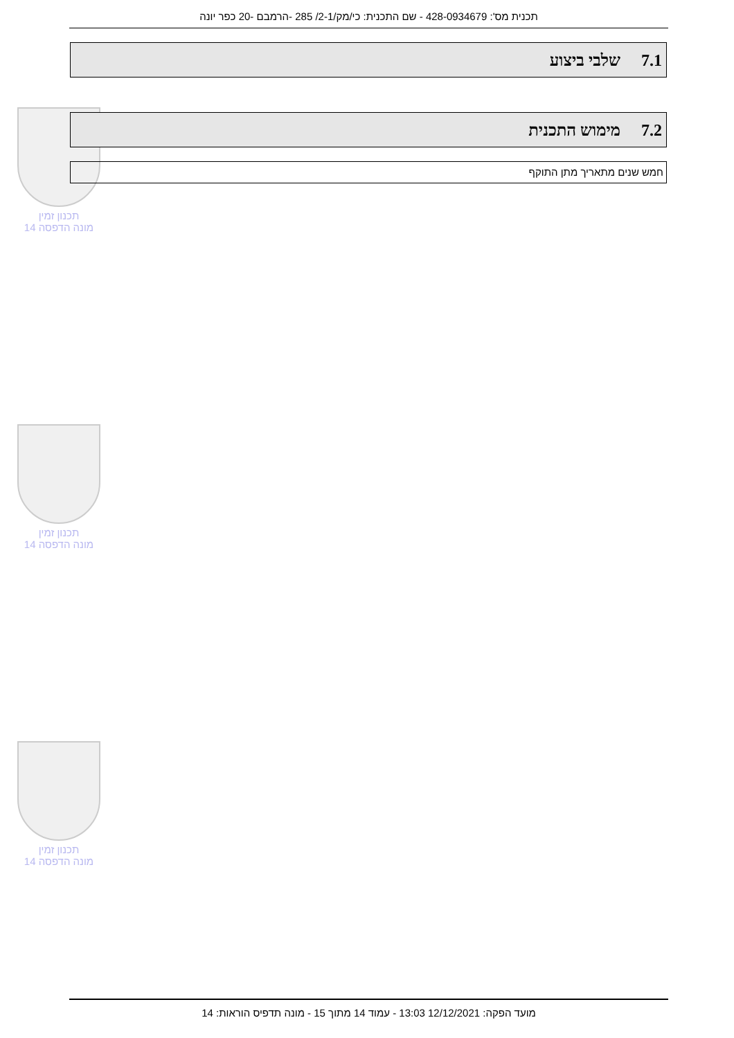תכנית מס': 428-0934679 - שם התכנית: כי/מק/2-1/ 285 -הרמבם -20 כפר יונה
7.1שלבי ביצוע
תכנון זמין
מונה הדפסה 14
7.2מימוש התכנית
חמש שנים מתאריך מתן התוקף
תכנון זמין
מונה הדפסה 14
תכנון זמין
מונה הדפסה 14
מועד הפקה: 12/12/2021 13:03 - עמוד 14 מתוך 15 - מונה תדפיס הוראות: 14